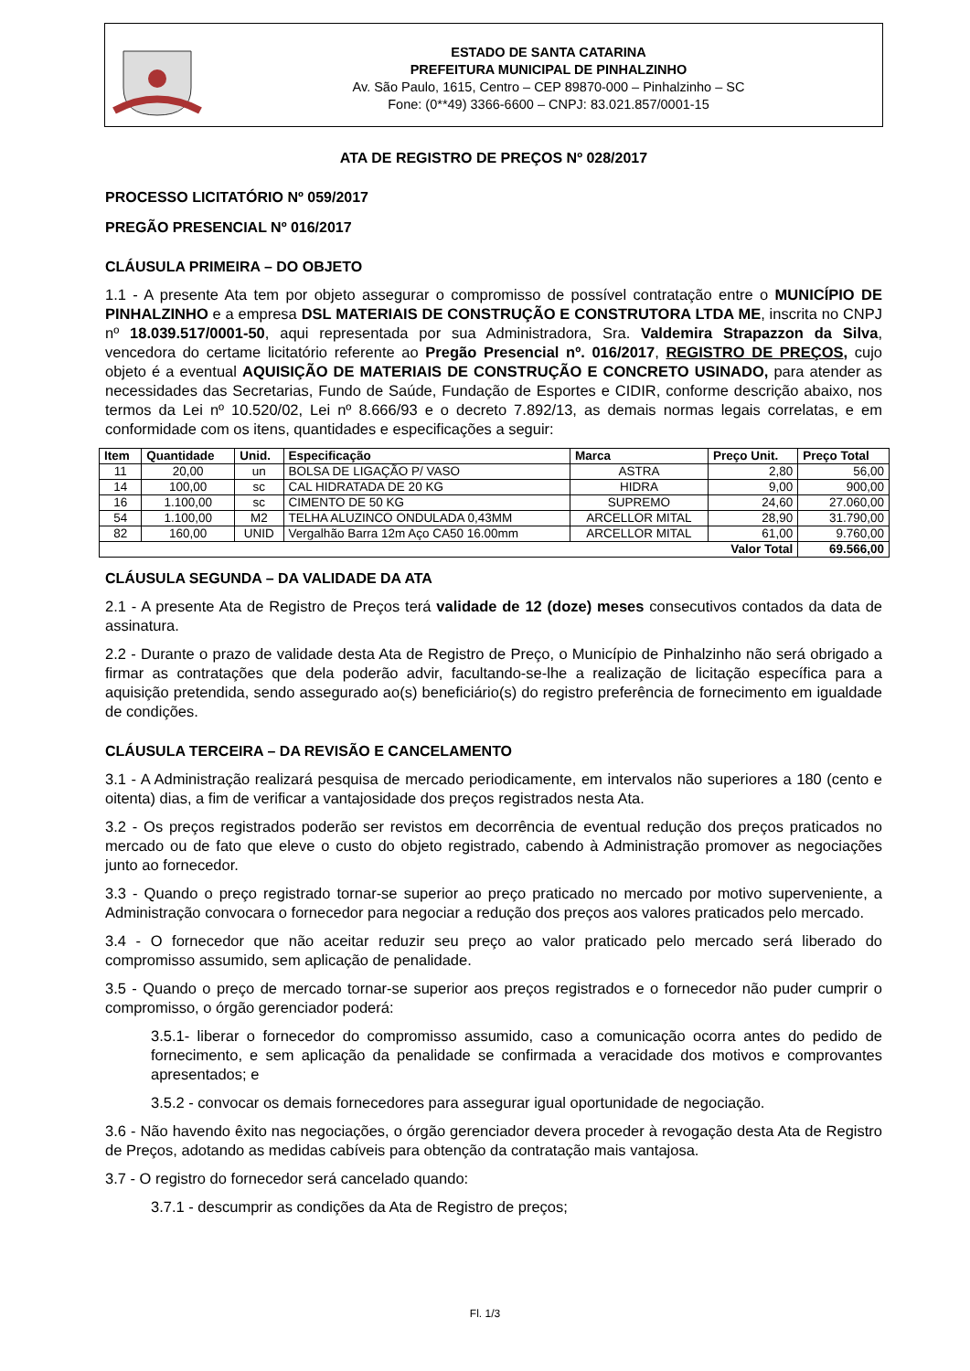ESTADO DE SANTA CATARINA
PREFEITURA MUNICIPAL DE PINHALZINHO
Av. São Paulo, 1615, Centro – CEP 89870-000 – Pinhalzinho – SC
Fone: (0**49) 3366-6600 – CNPJ: 83.021.857/0001-15
ATA DE REGISTRO DE PREÇOS Nº 028/2017
PROCESSO LICITATÓRIO Nº 059/2017
PREGÃO PRESENCIAL Nº 016/2017
CLÁUSULA PRIMEIRA – DO OBJETO
1.1 - A presente Ata tem por objeto assegurar o compromisso de possível contratação entre o MUNICÍPIO DE PINHALZINHO e a empresa DSL MATERIAIS DE CONSTRUÇÃO E CONSTRUTORA LTDA ME, inscrita no CNPJ nº 18.039.517/0001-50, aqui representada por sua Administradora, Sra. Valdemira Strapazzon da Silva, vencedora do certame licitatório referente ao Pregão Presencial nº. 016/2017, REGISTRO DE PREÇOS, cujo objeto é a eventual AQUISIÇÃO DE MATERIAIS DE CONSTRUÇÃO E CONCRETO USINADO, para atender as necessidades das Secretarias, Fundo de Saúde, Fundação de Esportes e CIDIR, conforme descrição abaixo, nos termos da Lei nº 10.520/02, Lei nº 8.666/93 e o decreto 7.892/13, as demais normas legais correlatas, e em conformidade com os itens, quantidades e especificações a seguir:
| Item | Quantidade | Unid. | Especificação | Marca | Preço Unit. | Preço Total |
| --- | --- | --- | --- | --- | --- | --- |
| 11 | 20,00 | un | BOLSA DE LIGAÇÃO P/ VASO | ASTRA | 2,80 | 56,00 |
| 14 | 100,00 | sc | CAL HIDRATADA DE 20 KG | HIDRA | 9,00 | 900,00 |
| 16 | 1.100,00 | sc | CIMENTO DE 50 KG | SUPREMO | 24,60 | 27.060,00 |
| 54 | 1.100,00 | M2 | TELHA ALUZINCO ONDULADA 0,43MM | ARCELLOR MITAL | 28,90 | 31.790,00 |
| 82 | 160,00 | UNID | Vergalhão Barra 12m Aço CA50 16.00mm | ARCELLOR MITAL | 61,00 | 9.760,00 |
| Valor Total | | | | | | 69.566,00 |
CLÁUSULA SEGUNDA – DA VALIDADE DA ATA
2.1 - A presente Ata de Registro de Preços terá validade de 12 (doze) meses consecutivos contados da data de assinatura.
2.2 - Durante o prazo de validade desta Ata de Registro de Preço, o Município de Pinhalzinho não será obrigado a firmar as contratações que dela poderão advir, facultando-se-lhe a realização de licitação específica para a aquisição pretendida, sendo assegurado ao(s) beneficiário(s) do registro preferência de fornecimento em igualdade de condições.
CLÁUSULA TERCEIRA – DA REVISÃO E CANCELAMENTO
3.1 - A Administração realizará pesquisa de mercado periodicamente, em intervalos não superiores a 180 (cento e oitenta) dias, a fim de verificar a vantajosidade dos preços registrados nesta Ata.
3.2 - Os preços registrados poderão ser revistos em decorrência de eventual redução dos preços praticados no mercado ou de fato que eleve o custo do objeto registrado, cabendo à Administração promover as negociações junto ao fornecedor.
3.3 - Quando o preço registrado tornar-se superior ao preço praticado no mercado por motivo superveniente, a Administração convocara o fornecedor para negociar a redução dos preços aos valores praticados pelo mercado.
3.4 - O fornecedor que não aceitar reduzir seu preço ao valor praticado pelo mercado será liberado do compromisso assumido, sem aplicação de penalidade.
3.5 - Quando o preço de mercado tornar-se superior aos preços registrados e o fornecedor não puder cumprir o compromisso, o órgão gerenciador poderá:
3.5.1- liberar o fornecedor do compromisso assumido, caso a comunicação ocorra antes do pedido de fornecimento, e sem aplicação da penalidade se confirmada a veracidade dos motivos e comprovantes apresentados; e
3.5.2 - convocar os demais fornecedores para assegurar igual oportunidade de negociação.
3.6 - Não havendo êxito nas negociações, o órgão gerenciador devera proceder à revogação desta Ata de Registro de Preços, adotando as medidas cabíveis para obtenção da contratação mais vantajosa.
3.7 - O registro do fornecedor será cancelado quando:
3.7.1 - descumprir as condições da Ata de Registro de preços;
Fl. 1/3